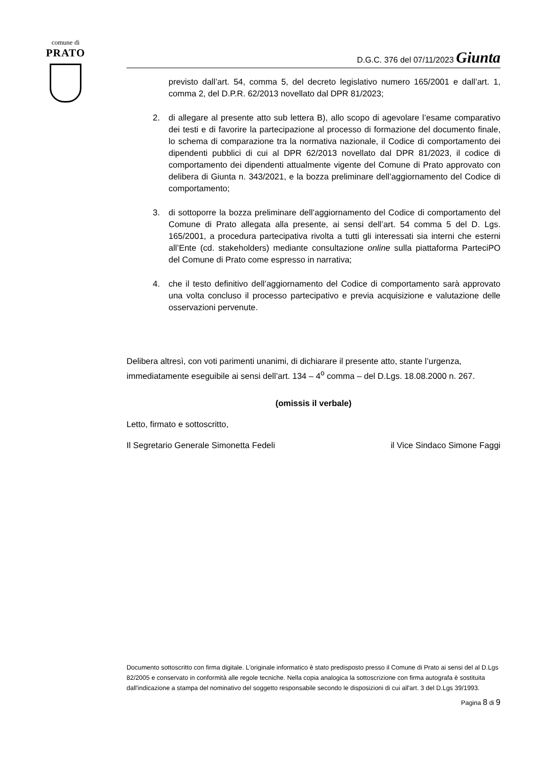comune di
PRATO
D.G.C. 376 del 07/11/2023 Giunta
previsto dall’art. 54, comma 5, del decreto legislativo numero 165/2001 e dall’art. 1, comma 2, del D.P.R. 62/2013 novellato dal DPR 81/2023;
2. di allegare al presente atto sub lettera B), allo scopo di agevolare l’esame comparativo dei testi e di favorire la partecipazione al processo di formazione del documento finale, lo schema di comparazione tra la normativa nazionale, il Codice di comportamento dei dipendenti pubblici di cui al DPR 62/2013 novellato dal DPR 81/2023, il codice di comportamento dei dipendenti attualmente vigente del Comune di Prato approvato con delibera di Giunta n. 343/2021, e la bozza preliminare dell’aggiornamento del Codice di comportamento;
3. di sottoporre la bozza preliminare dell’aggiornamento del Codice di comportamento del Comune di Prato allegata alla presente, ai sensi dell’art. 54 comma 5 del D. Lgs. 165/2001, a procedura partecipativa rivolta a tutti gli interessati sia interni che esterni all’Ente (cd. stakeholders) mediante consultazione online sulla piattaforma ParteciPO del Comune di Prato come espresso in narrativa;
4. che il testo definitivo dell’aggiornamento del Codice di comportamento sarà approvato una volta concluso il processo partecipativo e previa acquisizione e valutazione delle osservazioni pervenute.
Delibera altresì, con voti parimenti unanimi, di dichiarare il presente atto, stante l’urgenza, immediatamente eseguibile ai sensi dell’art. 134 – 4<sup>o</sup> comma – del D.Lgs. 18.08.2000 n. 267.
(omissis il verbale)
Letto, firmato e sottoscritto,
Il Segretario Generale Simonetta Fedeli il Vice Sindaco Simone Faggi
Documento sottoscritto con firma digitale. L'originale informatico è stato predisposto presso il Comune di Prato ai sensi del al D.Lgs 82/2005 e conservato in conformità alle regole tecniche. Nella copia analogica la sottoscrizione con firma autografa è sostituita dall'indicazione a stampa del nominativo del soggetto responsabile secondo le disposizioni di cui all'art. 3 del D.Lgs 39/1993.
Pagina 8 di 9